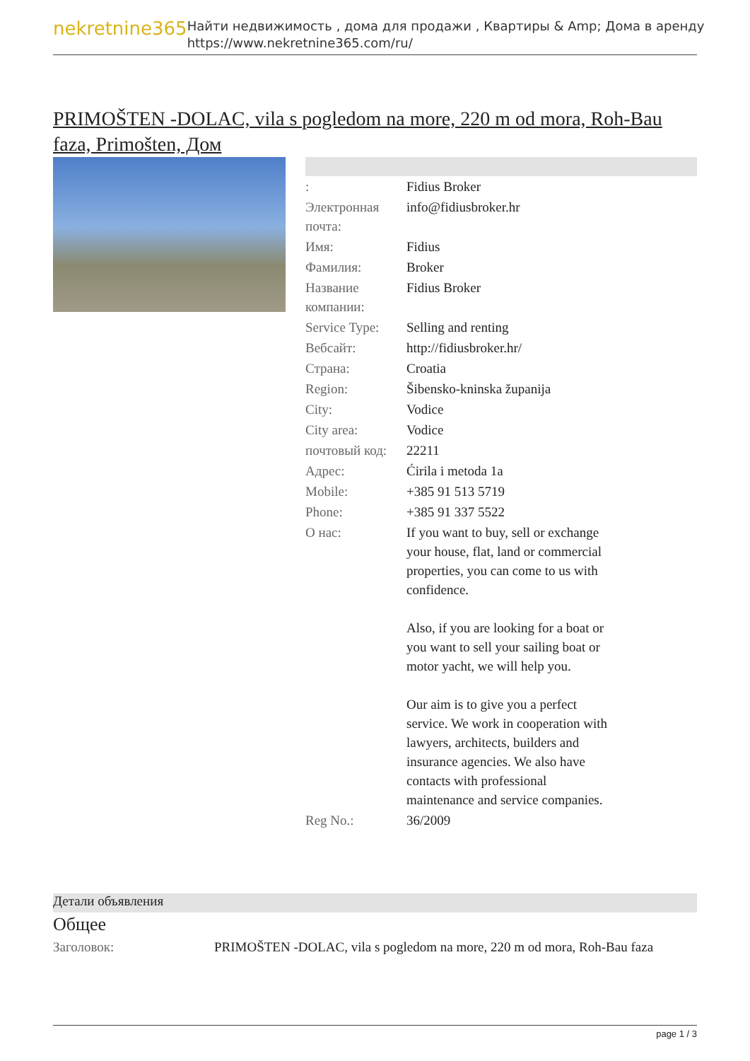nekretnine365
Найти недвижимость , дома для продажи , Квартиры & Amp; Дома в аренду
https://www.nekretnine365.com/ru/
PRIMOŠTEN -DOLAC, vila s pogledom na more, 220 m od mora, Roh-Bau faza, Primošten, Дом
| : | Fidius Broker |
| Электронная почта: | info@fidiusbroker.hr |
| Имя: | Fidius |
| Фамилия: | Broker |
| Название компании: | Fidius Broker |
| Service Type: | Selling and renting |
| Вебсайт: | http://fidiusbroker.hr/ |
| Страна: | Croatia |
| Region: | Šibensko-kninska županija |
| City: | Vodice |
| City area: | Vodice |
| почтовый код: | 22211 |
| Адрес: | Ćirila i metoda 1a |
| Mobile: | +385 91 513 5719 |
| Phone: | +385 91 337 5522 |
| О нас: | If you want to buy, sell or exchange your house, flat, land or commercial properties, you can come to us with confidence. Also, if you are looking for a boat or you want to sell your sailing boat or motor yacht, we will help you. Our aim is to give you a perfect service. We work in cooperation with lawyers, architects, builders and insurance agencies. We also have contacts with professional maintenance and service companies. |
| Reg No.: | 36/2009 |
Детали объявления
Общее
| Заголовок: | PRIMOŠTEN -DOLAC, vila s pogledom na more, 220 m od mora, Roh-Bau faza |
page 1 / 3